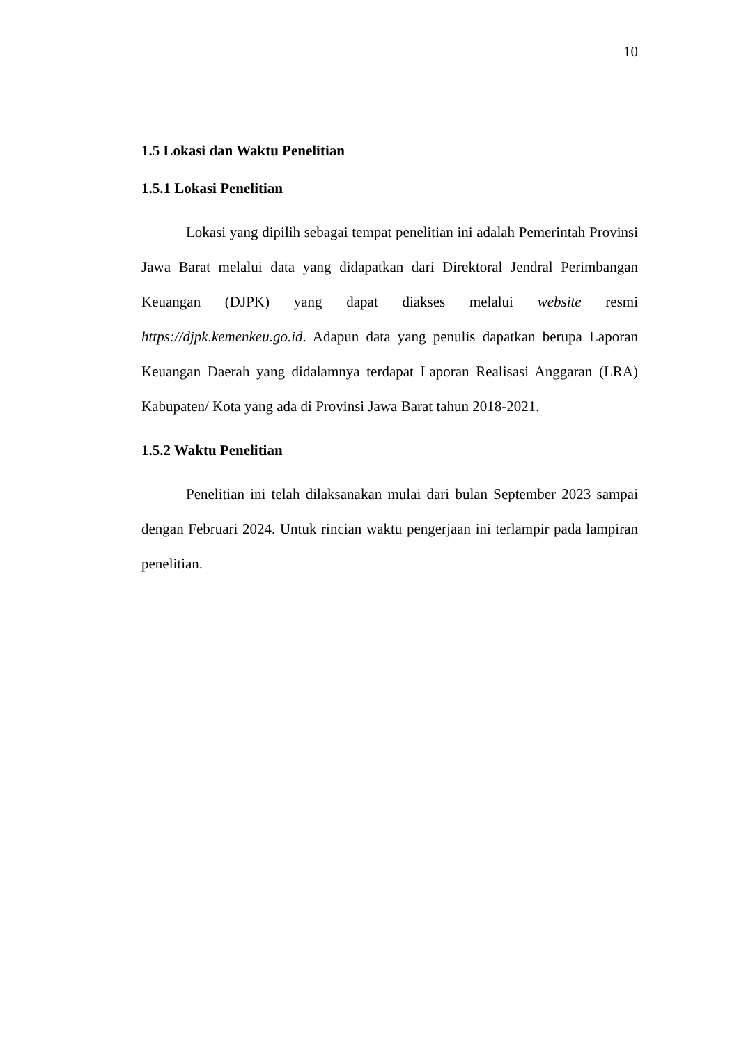10
1.5 Lokasi dan Waktu Penelitian
1.5.1 Lokasi Penelitian
Lokasi yang dipilih sebagai tempat penelitian ini adalah Pemerintah Provinsi Jawa Barat melalui data yang didapatkan dari Direktoral Jendral Perimbangan Keuangan (DJPK) yang dapat diakses melalui website resmi https://djpk.kemenkeu.go.id. Adapun data yang penulis dapatkan berupa Laporan Keuangan Daerah yang didalamnya terdapat Laporan Realisasi Anggaran (LRA) Kabupaten/ Kota yang ada di Provinsi Jawa Barat tahun 2018-2021.
1.5.2 Waktu Penelitian
Penelitian ini telah dilaksanakan mulai dari bulan September 2023 sampai dengan Februari 2024. Untuk rincian waktu pengerjaan ini terlampir pada lampiran penelitian.